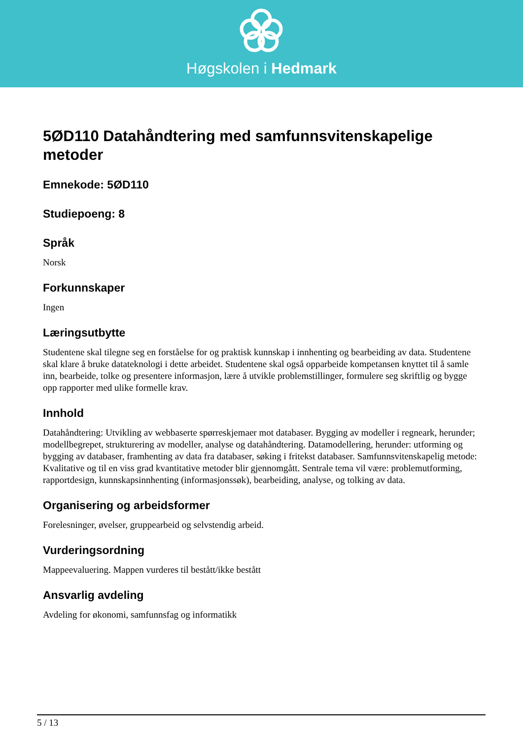Høgskolen i Hedmark
5ØD110 Datahåndtering med samfunnsvitenskapelige metoder
Emnekode: 5ØD110
Studiepoeng: 8
Språk
Norsk
Forkunnskaper
Ingen
Læringsutbytte
Studentene skal tilegne seg en forståelse for og praktisk kunnskap i innhenting og bearbeiding av data. Studentene skal klare å bruke datateknologi i dette arbeidet. Studentene skal også opparbeide kompetansen knyttet til å samle inn, bearbeide, tolke og presentere informasjon, lære å utvikle problemstillinger, formulere seg skriftlig og bygge opp rapporter med ulike formelle krav.
Innhold
Datahåndtering: Utvikling av webbaserte spørreskjemaer mot databaser. Bygging av modeller i regneark, herunder; modellbegrepet, strukturering av modeller, analyse og datahåndtering. Datamodellering, herunder: utforming og bygging av databaser, framhenting av data fra databaser, søking i fritekst databaser. Samfunnsvitenskapelig metode: Kvalitative og til en viss grad kvantitative metoder blir gjennomgått. Sentrale tema vil være: problemutforming, rapportdesign, kunnskapsinnhenting (informasjonssøk), bearbeiding, analyse, og tolking av data.
Organisering og arbeidsformer
Forelesninger, øvelser, gruppearbeid og selvstendig arbeid.
Vurderingsordning
Mappeevaluering. Mappen vurderes til bestått/ikke bestått
Ansvarlig avdeling
Avdeling for økonomi, samfunnsfag og informatikk
5 / 13